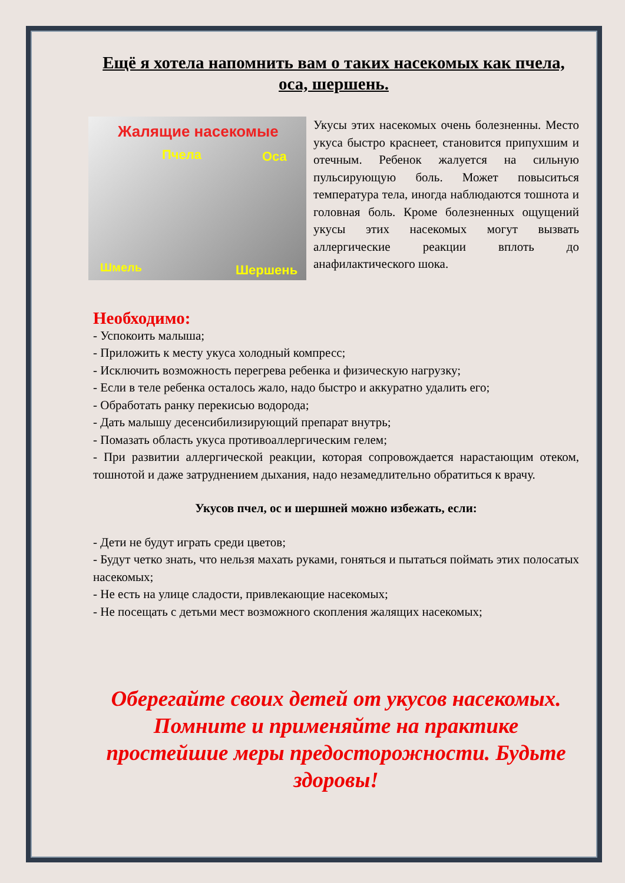Ещё я хотела напомнить вам о таких насекомых как пчела, оса, шершень.
Жалящие насекомые
Пчела Оса
Шмель Шершень
Укусы этих насекомых очень болезненны. Место укуса быстро краснеет, становится припухшим и отечным. Ребенок жалуется на сильную пульсирующую боль. Может повыситься температура тела, иногда наблюдаются тошнота и головная боль. Кроме болезненных ощущений укусы этих насекомых могут вызвать аллергические реакции вплоть до анафилактического шока.
Необходимо:
- Успокоить малыша;
- Приложить к месту укуса холодный компресс;
- Исключить возможность перегрева ребенка и физическую нагрузку;
- Если в теле ребенка осталось жало, надо быстро и аккуратно удалить его;
- Обработать ранку перекисью водорода;
- Дать малышу десенсибилизирующий препарат внутрь;
- Помазать область укуса противоаллергическим гелем;
- При развитии аллергической реакции, которая сопровождается нарастающим отеком, тошнотой и даже затруднением дыхания, надо незамедлительно обратиться к врачу.
Укусов пчел, ос и шершней можно избежать, если:
- Дети не будут играть среди цветов;
- Будут четко знать, что нельзя махать руками, гоняться и пытаться поймать этих полосатых насекомых;
- Не есть на улице сладости, привлекающие насекомых;
- Не посещать с детьми мест возможного скопления жалящих насекомых;
Оберегайте своих детей от укусов насекомых. Помните и применяйте на практике простейшие меры предосторожности. Будьте здоровы!